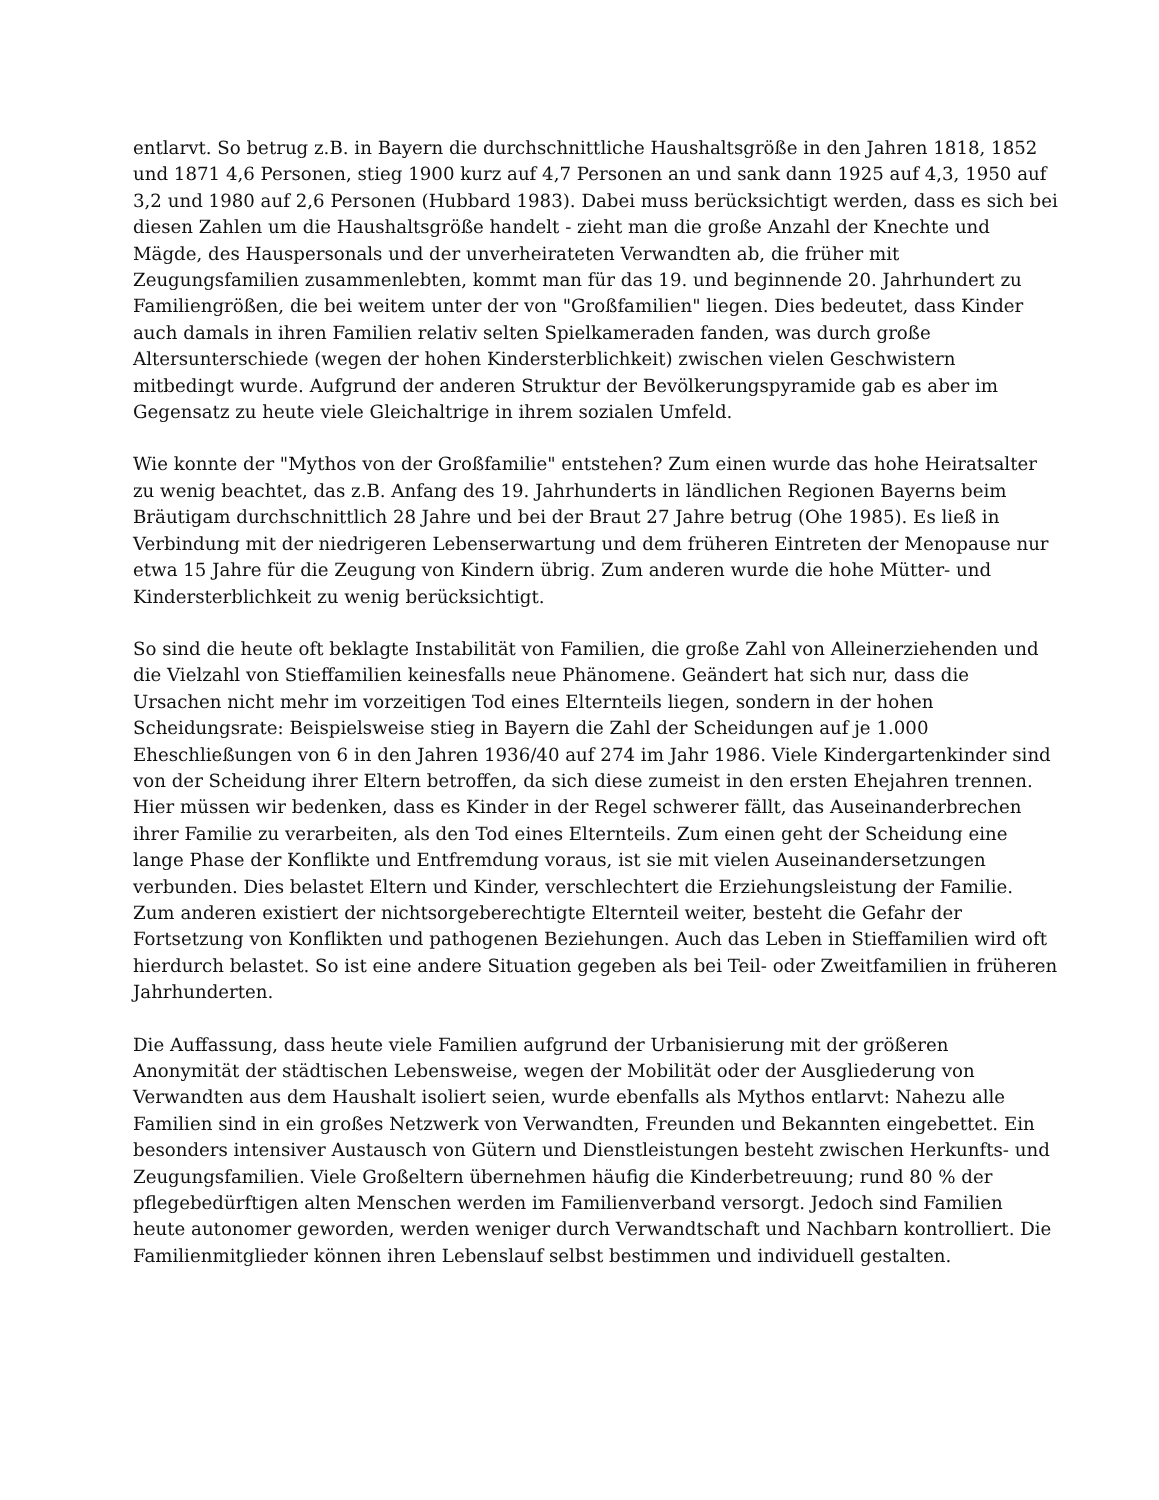entlarvt. So betrug z.B. in Bayern die durchschnittliche Haushaltsgröße in den Jahren 1818, 1852 und 1871 4,6 Personen, stieg 1900 kurz auf 4,7 Personen an und sank dann 1925 auf 4,3, 1950 auf 3,2 und 1980 auf 2,6 Personen (Hubbard 1983). Dabei muss berücksichtigt werden, dass es sich bei diesen Zahlen um die Haushaltsgröße handelt - zieht man die große Anzahl der Knechte und Mägde, des Hauspersonals und der unverheirateten Verwandten ab, die früher mit Zeugungsfamilien zusammenlebten, kommt man für das 19. und beginnende 20. Jahrhundert zu Familiengrößen, die bei weitem unter der von "Großfamilien" liegen. Dies bedeutet, dass Kinder auch damals in ihren Familien relativ selten Spielkameraden fanden, was durch große Altersunterschiede (wegen der hohen Kindersterblichkeit) zwischen vielen Geschwistern mitbedingt wurde. Aufgrund der anderen Struktur der Bevölkerungspyramide gab es aber im Gegensatz zu heute viele Gleichaltrige in ihrem sozialen Umfeld.
Wie konnte der "Mythos von der Großfamilie" entstehen? Zum einen wurde das hohe Heiratsalter zu wenig beachtet, das z.B. Anfang des 19. Jahrhunderts in ländlichen Regionen Bayerns beim Bräutigam durchschnittlich 28 Jahre und bei der Braut 27 Jahre betrug (Ohe 1985). Es ließ in Verbindung mit der niedrigeren Lebenserwartung und dem früheren Eintreten der Menopause nur etwa 15 Jahre für die Zeugung von Kindern übrig. Zum anderen wurde die hohe Mütter- und Kindersterblichkeit zu wenig berücksichtigt.
So sind die heute oft beklagte Instabilität von Familien, die große Zahl von Alleinerziehenden und die Vielzahl von Stieffamilien keinesfalls neue Phänomene. Geändert hat sich nur, dass die Ursachen nicht mehr im vorzeitigen Tod eines Elternteils liegen, sondern in der hohen Scheidungsrate: Beispielsweise stieg in Bayern die Zahl der Scheidungen auf je 1.000 Eheschließungen von 6 in den Jahren 1936/40 auf 274 im Jahr 1986. Viele Kindergartenkinder sind von der Scheidung ihrer Eltern betroffen, da sich diese zumeist in den ersten Ehejahren trennen. Hier müssen wir bedenken, dass es Kinder in der Regel schwerer fällt, das Auseinanderbrechen ihrer Familie zu verarbeiten, als den Tod eines Elternteils. Zum einen geht der Scheidung eine lange Phase der Konflikte und Entfremdung voraus, ist sie mit vielen Auseinandersetzungen verbunden. Dies belastet Eltern und Kinder, verschlechtert die Erziehungsleistung der Familie. Zum anderen existiert der nichtsorgeberechtigte Elternteil weiter, besteht die Gefahr der Fortsetzung von Konflikten und pathogenen Beziehungen. Auch das Leben in Stieffamilien wird oft hierdurch belastet. So ist eine andere Situation gegeben als bei Teil- oder Zweitfamilien in früheren Jahrhunderten.
Die Auffassung, dass heute viele Familien aufgrund der Urbanisierung mit der größeren Anonymität der städtischen Lebensweise, wegen der Mobilität oder der Ausgliederung von Verwandten aus dem Haushalt isoliert seien, wurde ebenfalls als Mythos entlarvt: Nahezu alle Familien sind in ein großes Netzwerk von Verwandten, Freunden und Bekannten eingebettet. Ein besonders intensiver Austausch von Gütern und Dienstleistungen besteht zwischen Herkunfts- und Zeugungsfamilien. Viele Großeltern übernehmen häufig die Kinderbetreuung; rund 80 % der pflegebedürftigen alten Menschen werden im Familienverband versorgt. Jedoch sind Familien heute autonomer geworden, werden weniger durch Verwandtschaft und Nachbarn kontrolliert. Die Familienmitglieder können ihren Lebenslauf selbst bestimmen und individuell gestalten.